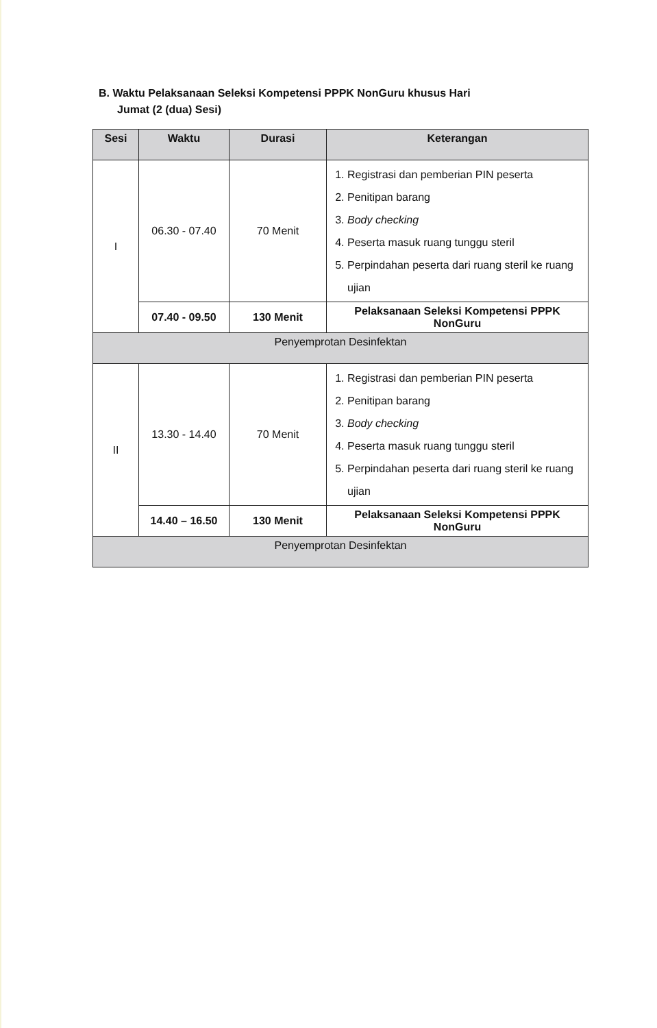B. Waktu Pelaksanaan Seleksi Kompetensi PPPK NonGuru khusus Hari
Jumat (2 (dua) Sesi)
| Sesi | Waktu | Durasi | Keterangan |
| --- | --- | --- | --- |
| I | 06.30 - 07.40 | 70 Menit | 1. Registrasi dan pemberian PIN peserta 2. Penitipan barang 3. Body checking 4. Peserta masuk ruang tunggu steril 5. Perpindahan peserta dari ruang steril ke ruang ujian |
| | 07.40 - 09.50 | 130 Menit | Pelaksanaan Seleksi Kompetensi PPPK NonGuru |
| Penyemprotan Desinfektan | | | |
| II | 13.30 - 14.40 | 70 Menit | 1. Registrasi dan pemberian PIN peserta 2. Penitipan barang 3. Body checking 4. Peserta masuk ruang tunggu steril 5. Perpindahan peserta dari ruang steril ke ruang ujian |
| | 14.40 – 16.50 | 130 Menit | Pelaksanaan Seleksi Kompetensi PPPK NonGuru |
| Penyemprotan Desinfektan | | | |